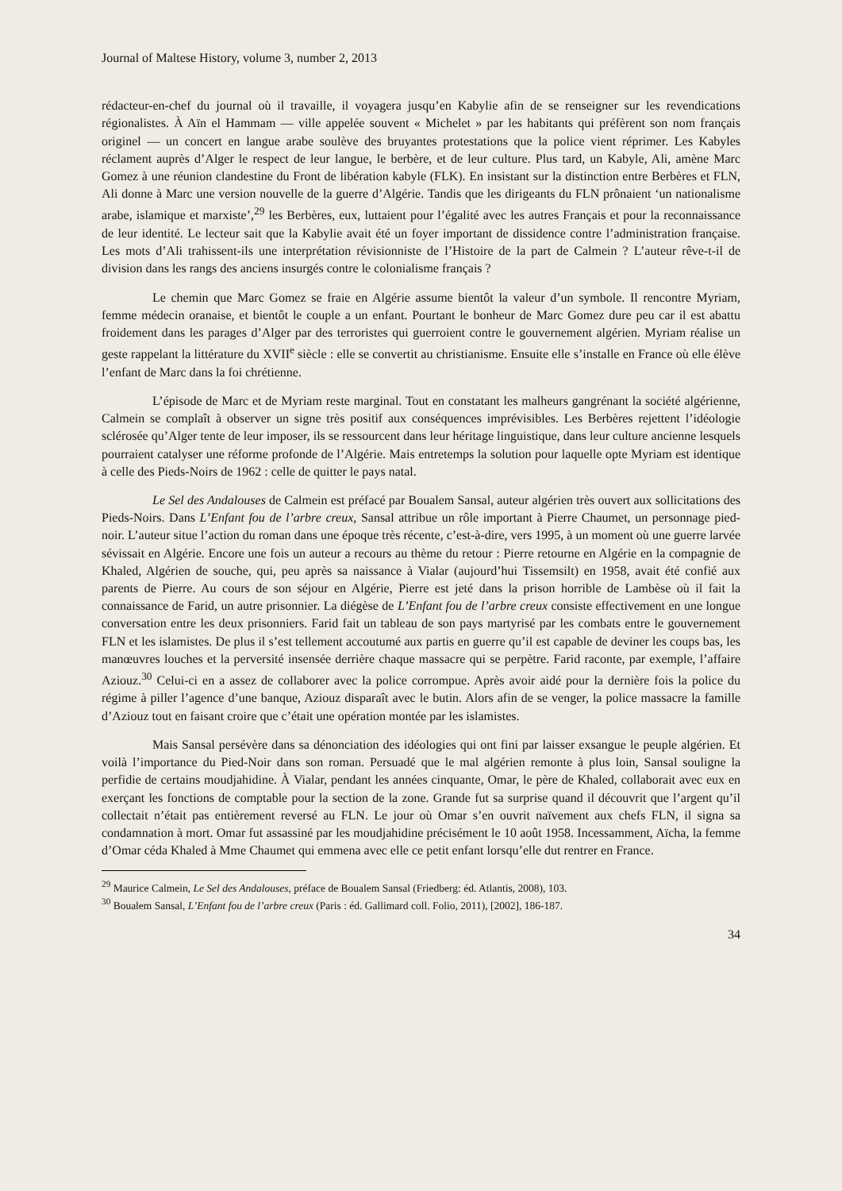Journal of Maltese History, volume 3, number 2, 2013
rédacteur-en-chef du journal où il travaille, il voyagera jusqu’en Kabylie afin de se renseigner sur les revendications régionalistes. À Aïn el Hammam — ville appelée souvent « Michelet » par les habitants qui préfèrent son nom français originel — un concert en langue arabe soulève des bruyantes protestations que la police vient réprimer. Les Kabyles réclament auprès d’Alger le respect de leur langue, le berbère, et de leur culture. Plus tard, un Kabyle, Ali, amène Marc Gomez à une réunion clandestine du Front de libération kabyle (FLK). En insistant sur la distinction entre Berbères et FLN, Ali donne à Marc une version nouvelle de la guerre d’Algérie. Tandis que les dirigeants du FLN prônaient ‘un nationalisme arabe, islamique et marxiste’,<sup>29</sup> les Berbères, eux, luttaient pour l’égalité avec les autres Français et pour la reconnaissance de leur identité. Le lecteur sait que la Kabylie avait été un foyer important de dissidence contre l’administration française. Les mots d’Ali trahissent-ils une interprétation révisionniste de l’Histoire de la part de Calmein ? L’auteur rêve-t-il de division dans les rangs des anciens insurgés contre le colonialisme français ?
Le chemin que Marc Gomez se fraie en Algérie assume bientôt la valeur d’un symbole. Il rencontre Myriam, femme médecin oranaise, et bientôt le couple a un enfant. Pourtant le bonheur de Marc Gomez dure peu car il est abattu froidement dans les parages d’Alger par des terroristes qui guerroient contre le gouvernement algérien. Myriam réalise un geste rappelant la littérature du XVII<sup>e</sup> siècle : elle se convertit au christianisme. Ensuite elle s’installe en France où elle élève l’enfant de Marc dans la foi chrétienne.
L’épisode de Marc et de Myriam reste marginal. Tout en constatant les malheurs gangrénant la société algérienne, Calmein se complaît à observer un signe très positif aux conséquences imprévisibles. Les Berbères rejettent l’idéologie sclérosée qu’Alger tente de leur imposer, ils se ressourcent dans leur héritage linguistique, dans leur culture ancienne lesquels pourraient catalyser une réforme profonde de l’Algérie. Mais entretemps la solution pour laquelle opte Myriam est identique à celle des Pieds-Noirs de 1962 : celle de quitter le pays natal.
Le Sel des Andalouses de Calmein est préfacé par Boualem Sansal, auteur algérien très ouvert aux sollicitations des Pieds-Noirs. Dans L’Enfant fou de l’arbre creux, Sansal attribue un rôle important à Pierre Chaumet, un personnage pied-noir. L’auteur situe l’action du roman dans une époque très récente, c’est-à-dire, vers 1995, à un moment où une guerre larvée sévissait en Algérie. Encore une fois un auteur a recours au thème du retour : Pierre retourne en Algérie en la compagnie de Khaled, Algérien de souche, qui, peu après sa naissance à Vialar (aujourd’hui Tissemsilt) en 1958, avait été confié aux parents de Pierre. Au cours de son séjour en Algérie, Pierre est jeté dans la prison horrible de Lambèse où il fait la connaissance de Farid, un autre prisonnier. La diégèse de L’Enfant fou de l’arbre creux consiste effectivement en une longue conversation entre les deux prisonniers. Farid fait un tableau de son pays martyrisé par les combats entre le gouvernement FLN et les islamistes. De plus il s’est tellement accoutumé aux partis en guerre qu’il est capable de deviner les coups bas, les manœuvres louches et la perversité insensée derrière chaque massacre qui se perpètre. Farid raconte, par exemple, l’affaire Aziouz.<sup>30</sup> Celui-ci en a assez de collaborer avec la police corrompue. Après avoir aidé pour la dernière fois la police du régime à piller l’agence d’une banque, Aziouz disparaît avec le butin. Alors afin de se venger, la police massacre la famille d’Aziouz tout en faisant croire que c’était une opération montée par les islamistes.
Mais Sansal persévère dans sa dénonciation des idéologies qui ont fini par laisser exsangue le peuple algérien. Et voilà l’importance du Pied-Noir dans son roman. Persuadé que le mal algérien remonte à plus loin, Sansal souligne la perfidie de certains moudjahidine. À Vialar, pendant les années cinquante, Omar, le père de Khaled, collaborait avec eux en exerçant les fonctions de comptable pour la section de la zone. Grande fut sa surprise quand il découvrit que l’argent qu’il collectait n’était pas entièrement reversé au FLN. Le jour où Omar s’en ouvrit naïvement aux chefs FLN, il signa sa condamnation à mort. Omar fut assassiné par les moudjahidine précisément le 10 août 1958. Incessamment, Aïcha, la femme d’Omar céda Khaled à Mme Chaumet qui emmena avec elle ce petit enfant lorsqu’elle dut rentrer en France.
<sup>29</sup> Maurice Calmein, Le Sel des Andalouses, préface de Boualem Sansal (Friedberg: éd. Atlantis, 2008), 103.
<sup>30</sup> Boualem Sansal, L’Enfant fou de l’arbre creux (Paris : éd. Gallimard coll. Folio, 2011), [2002], 186-187.
34